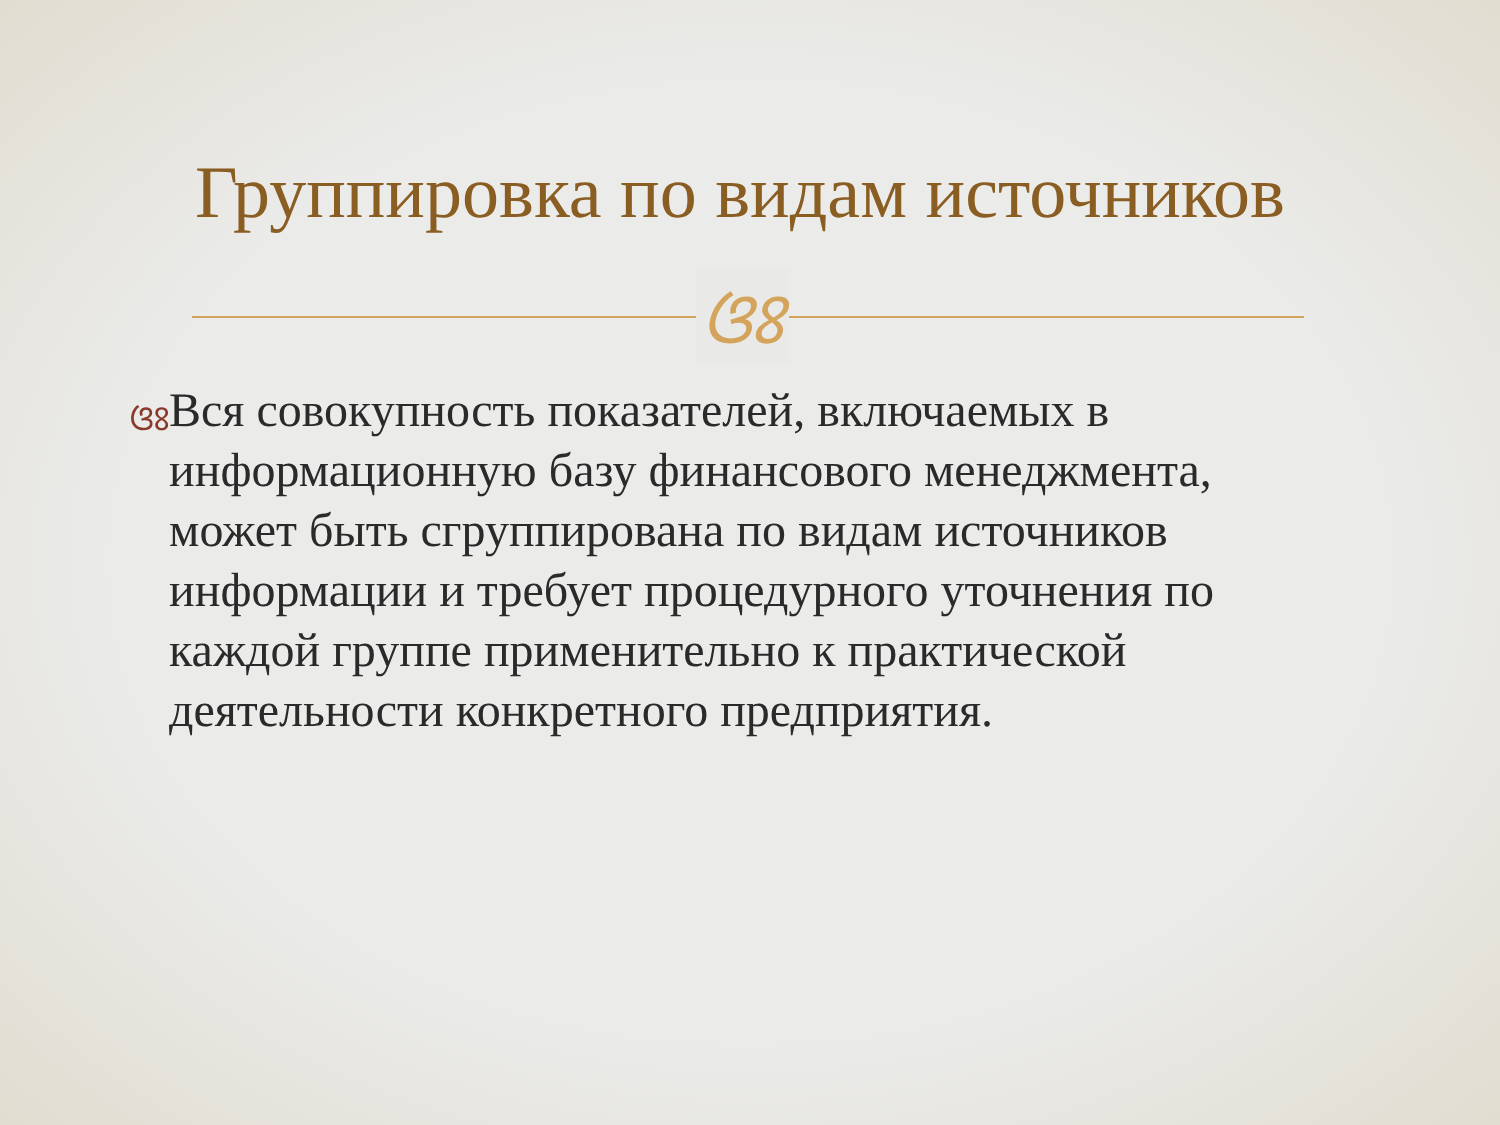Группировка по видам источников
ଓଃ
ଓଃ
Вся совокупность показателей, включаемых в информационную базу финансового менеджмента, может быть сгруппирована по видам источников информации и требует процедурного уточнения по каждой группе применительно к практической деятельности конкретного предприятия.